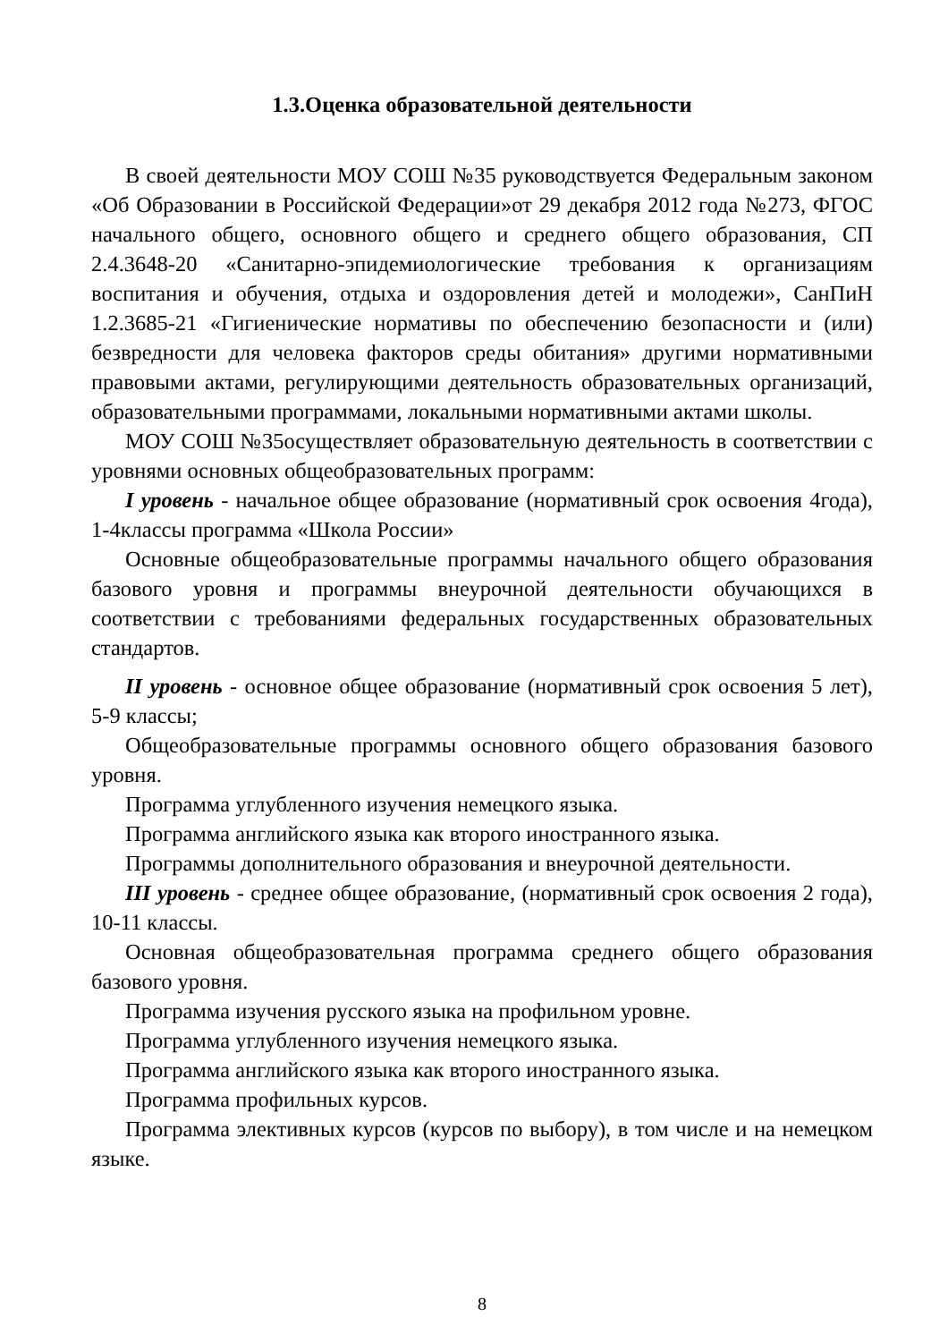1.3.Оценка образовательной деятельности
В своей деятельности МОУ СОШ №35 руководствуется Федеральным законом «Об Образовании в Российской Федерации»от 29 декабря 2012 года №273, ФГОС начального общего, основного общего и среднего общего образования, СП 2.4.3648-20 «Санитарно-эпидемиологические требования к организациям воспитания и обучения, отдыха и оздоровления детей и молодежи», СанПиН 1.2.3685-21 «Гигиенические нормативы по обеспечению безопасности и (или) безвредности для человека факторов среды обитания» другими нормативными правовыми актами, регулирующими деятельность образовательных организаций, образовательными программами, локальными нормативными актами школы.
МОУ СОШ №35осуществляет образовательную деятельность в соответствии с уровнями основных общеобразовательных программ:
I уровень - начальное общее образование (нормативный срок освоения 4года), 1-4классы программа «Школа России»
Основные общеобразовательные программы начального общего образования базового уровня и программы внеурочной деятельности обучающихся в соответствии с требованиями федеральных государственных образовательных стандартов.
II уровень - основное общее образование (нормативный срок освоения 5 лет), 5-9 классы;
Общеобразовательные программы основного общего образования базового уровня.
Программа углубленного изучения немецкого языка.
Программа английского языка как второго иностранного языка.
Программы дополнительного образования и внеурочной деятельности.
III уровень - среднее общее образование, (нормативный срок освоения 2 года), 10-11 классы.
Основная общеобразовательная программа среднего общего образования базового уровня.
Программа изучения русского языка на профильном уровне.
Программа углубленного изучения немецкого языка.
Программа английского языка как второго иностранного языка.
Программа профильных курсов.
Программа элективных курсов (курсов по выбору), в том числе и на немецком языке.
8